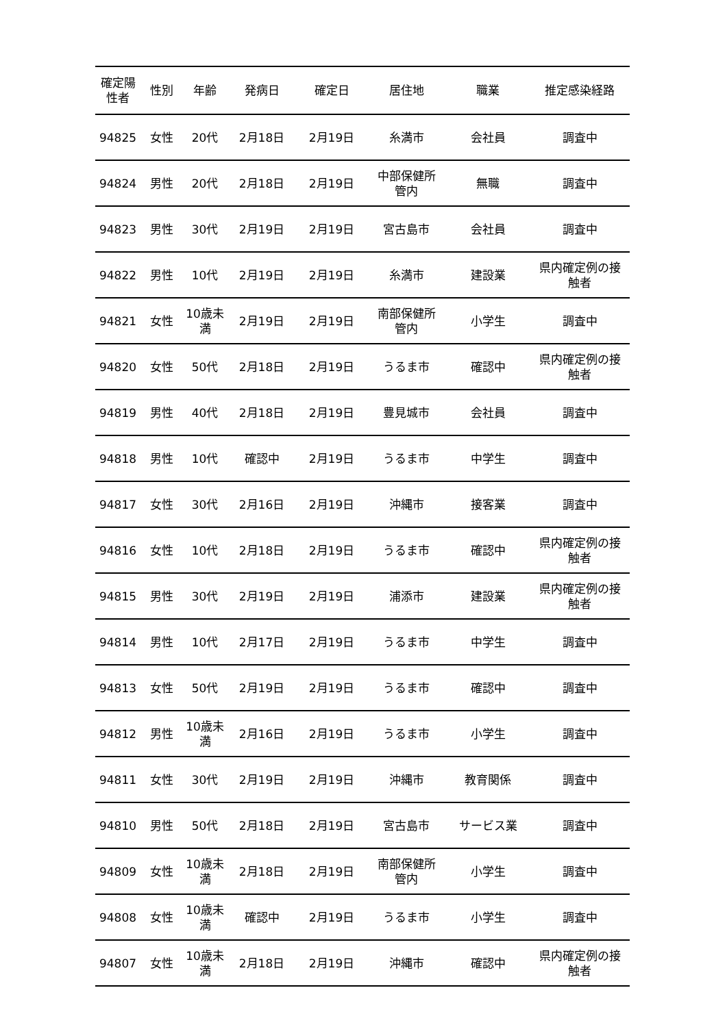| 確定陽 性者 | 性別 | 年齢 | 発病日 | 確定日 | 居住地 | 職業 | 推定感染経路 |
| --- | --- | --- | --- | --- | --- | --- | --- |
| 94825 | 女性 | 20代 | 2月18日 | 2月19日 | 糸満市 | 会社員 | 調査中 |
| 94824 | 男性 | 20代 | 2月18日 | 2月19日 | 中部保健所 管内 | 無職 | 調査中 |
| 94823 | 男性 | 30代 | 2月19日 | 2月19日 | 宮古島市 | 会社員 | 調査中 |
| 94822 | 男性 | 10代 | 2月19日 | 2月19日 | 糸満市 | 建設業 | 県内確定例の接 触者 |
| 94821 | 女性 | 10歳未 満 | 2月19日 | 2月19日 | 南部保健所 管内 | 小学生 | 調査中 |
| 94820 | 女性 | 50代 | 2月18日 | 2月19日 | うるま市 | 確認中 | 県内確定例の接 触者 |
| 94819 | 男性 | 40代 | 2月18日 | 2月19日 | 豊見城市 | 会社員 | 調査中 |
| 94818 | 男性 | 10代 | 確認中 | 2月19日 | うるま市 | 中学生 | 調査中 |
| 94817 | 女性 | 30代 | 2月16日 | 2月19日 | 沖縄市 | 接客業 | 調査中 |
| 94816 | 女性 | 10代 | 2月18日 | 2月19日 | うるま市 | 確認中 | 県内確定例の接 触者 |
| 94815 | 男性 | 30代 | 2月19日 | 2月19日 | 浦添市 | 建設業 | 県内確定例の接 触者 |
| 94814 | 男性 | 10代 | 2月17日 | 2月19日 | うるま市 | 中学生 | 調査中 |
| 94813 | 女性 | 50代 | 2月19日 | 2月19日 | うるま市 | 確認中 | 調査中 |
| 94812 | 男性 | 10歳未 満 | 2月16日 | 2月19日 | うるま市 | 小学生 | 調査中 |
| 94811 | 女性 | 30代 | 2月19日 | 2月19日 | 沖縄市 | 教育関係 | 調査中 |
| 94810 | 男性 | 50代 | 2月18日 | 2月19日 | 宮古島市 | サービス業 | 調査中 |
| 94809 | 女性 | 10歳未 満 | 2月18日 | 2月19日 | 南部保健所 管内 | 小学生 | 調査中 |
| 94808 | 女性 | 10歳未 満 | 確認中 | 2月19日 | うるま市 | 小学生 | 調査中 |
| 94807 | 女性 | 10歳未 満 | 2月18日 | 2月19日 | 沖縄市 | 確認中 | 県内確定例の接 触者 |